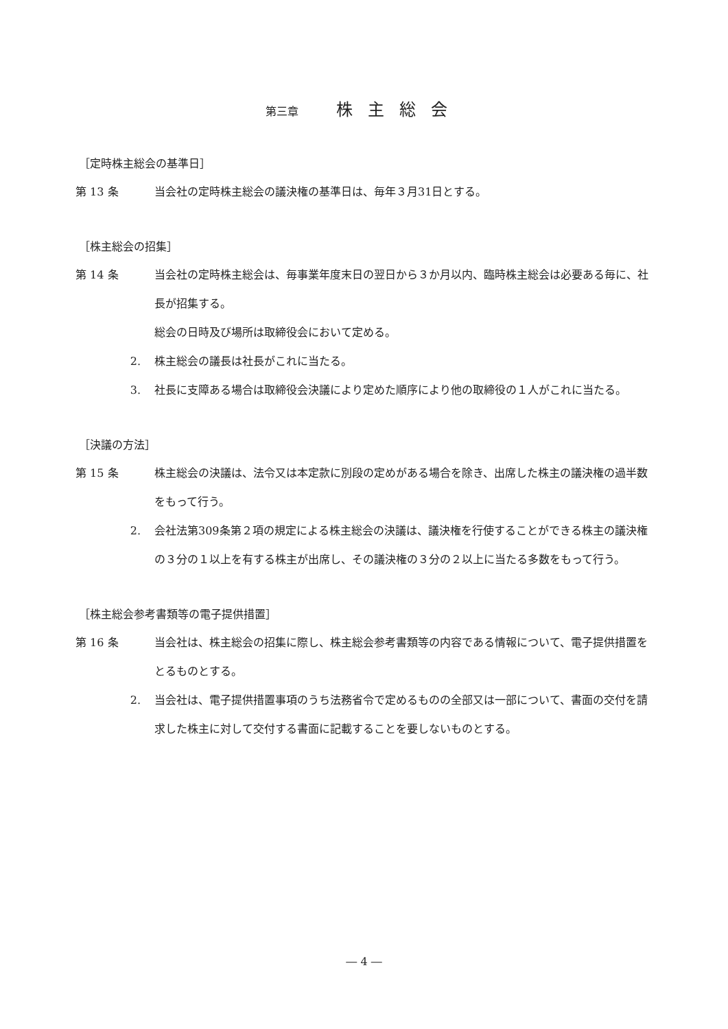第三章 株主総会
［定時株主総会の基準日］
第 13 条 当会社の定時株主総会の議決権の基準日は、毎年３月31日とする。
［株主総会の招集］
第 14 条 当会社の定時株主総会は、毎事業年度末日の翌日から３か月以内、臨時株主総会は必要ある毎に、社長が招集する。
総会の日時及び場所は取締役会において定める。
2. 株主総会の議長は社長がこれに当たる。
3. 社長に支障ある場合は取締役会決議により定めた順序により他の取締役の１人がこれに当たる。
［決議の方法］
第 15 条 株主総会の決議は、法令又は本定款に別段の定めがある場合を除き、出席した株主の議決権の過半数をもって行う。
2. 会社法第309条第２項の規定による株主総会の決議は、議決権を行使することができる株主の議決権の３分の１以上を有する株主が出席し、その議決権の３分の２以上に当たる多数をもって行う。
［株主総会参考書類等の電子提供措置］
第 16 条 当会社は、株主総会の招集に際し、株主総会参考書類等の内容である情報について、電子提供措置をとるものとする。
2. 当会社は、電子提供措置事項のうち法務省令で定めるものの全部又は一部について、書面の交付を請求した株主に対して交付する書面に記載することを要しないものとする。
― 4 ―